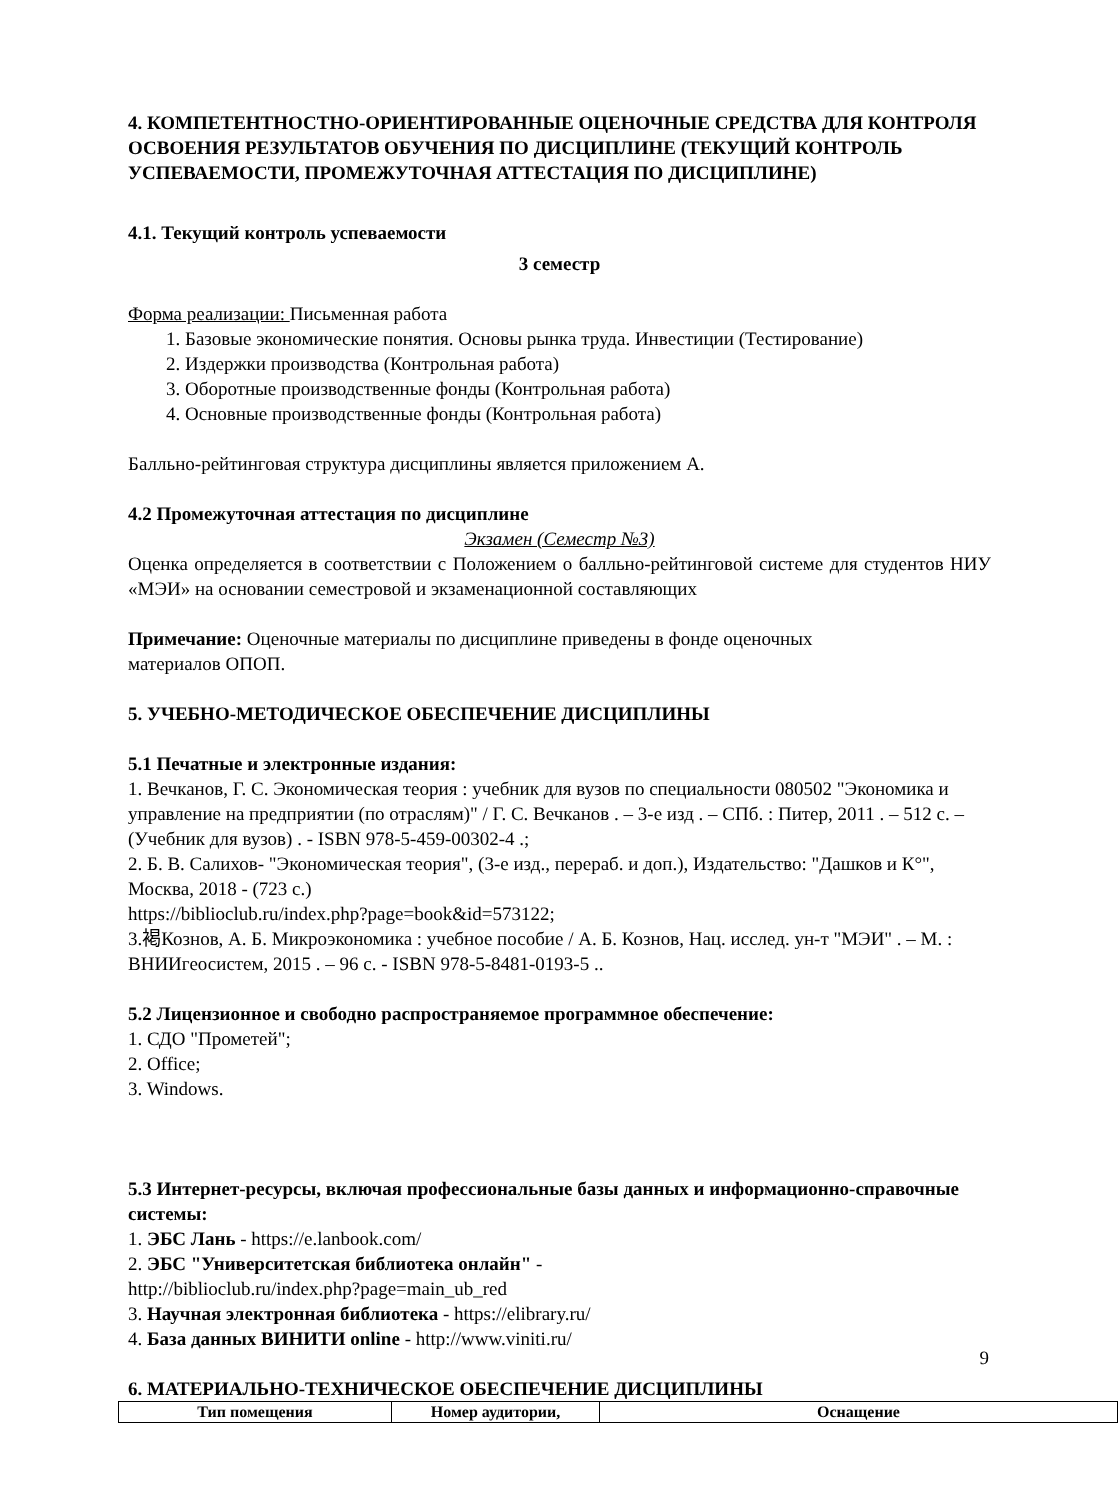4. КОМПЕТЕНТНОСТНО-ОРИЕНТИРОВАННЫЕ ОЦЕНОЧНЫЕ СРЕДСТВА ДЛЯ КОНТРОЛЯ ОСВОЕНИЯ РЕЗУЛЬТАТОВ ОБУЧЕНИЯ ПО ДИСЦИПЛИНЕ (ТЕКУЩИЙ КОНТРОЛЬ УСПЕВАЕМОСТИ, ПРОМЕЖУТОЧНАЯ АТТЕСТАЦИЯ ПО ДИСЦИПЛИНЕ)
4.1. Текущий контроль успеваемости
3 семестр
Форма реализации: Письменная работа
1. Базовые экономические понятия. Основы рынка труда. Инвестиции (Тестирование)
2. Издержки производства (Контрольная работа)
3. Оборотные производственные фонды (Контрольная работа)
4. Основные производственные фонды (Контрольная работа)
Балльно-рейтинговая структура дисциплины является приложением А.
4.2 Промежуточная аттестация по дисциплине
Экзамен (Семестр №3)
Оценка определяется в соответствии с Положением о балльно-рейтинговой системе для студентов НИУ «МЭИ» на основании семестровой и экзаменационной составляющих
Примечание: Оценочные материалы по дисциплине приведены в фонде оценочных
материалов ОПОП.
5. УЧЕБНО-МЕТОДИЧЕСКОЕ ОБЕСПЕЧЕНИЕ ДИСЦИПЛИНЫ
5.1 Печатные и электронные издания:
1. Вечканов, Г. С. Экономическая теория : учебник для вузов по специальности 080502 "Экономика и управление на предприятии (по отраслям)" / Г. С. Вечканов . – 3-е изд . – СПб. : Питер, 2011 . – 512 с. – (Учебник для вузов) . - ISBN 978-5-459-00302-4 .;
2. Б. В. Салихов- "Экономическая теория", (3-е изд., перераб. и доп.), Издательство: "Дашков и К°", Москва, 2018 - (723 с.)
https://biblioclub.ru/index.php?page=book&id=573122;
3.褐Кознов, А. Б. Микроэкономика : учебное пособие / А. Б. Кознов, Нац. исслед. ун-т "МЭИ" . – М. : ВНИИгеосистем, 2015 . – 96 с. - ISBN 978-5-8481-0193-5 ..
5.2 Лицензионное и свободно распространяемое программное обеспечение:
1. СДО "Прометей";
2. Office;
3. Windows.
5.3 Интернет-ресурсы, включая профессиональные базы данных и информационно-справочные системы:
1. ЭБС Лань - https://e.lanbook.com/
2. ЭБС "Университетская библиотека онлайн" -
http://biblioclub.ru/index.php?page=main_ub_red
3. Научная электронная библиотека - https://elibrary.ru/
4. База данных ВИНИТИ online - http://www.viniti.ru/
6. МАТЕРИАЛЬНО-ТЕХНИЧЕСКОЕ ОБЕСПЕЧЕНИЕ ДИСЦИПЛИНЫ
| Тип помещения | Номер аудитории, | Оснащение |
| --- | --- | --- |
9